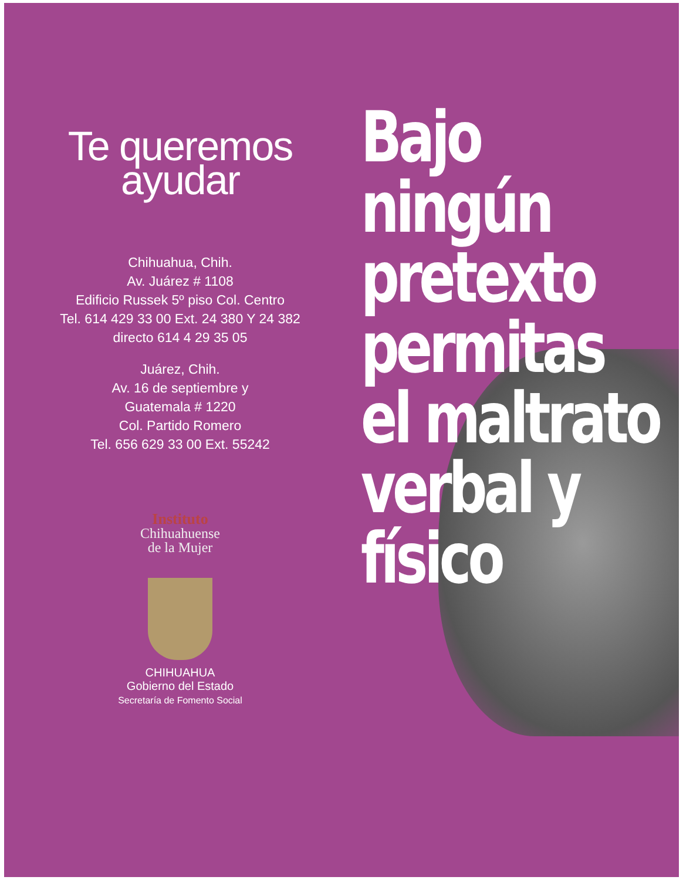Te queremos
ayudar
Chihuahua, Chih.
Av. Juárez # 1108
Edificio Russek 5º piso Col. Centro
Tel. 614 429 33 00 Ext. 24 380 Y 24 382
directo 614 4 29 35 05
Juárez, Chih.
Av. 16 de septiembre y
Guatemala # 1220
Col. Partido Romero
Tel. 656 629 33 00 Ext. 55242
Instituto
Chihuahuense
de la Mujer
CHIHUAHUA
Gobierno del Estado
Secretaría de Fomento Social
Bajo ningún
pretexto
permitas
el maltrato
verbal y
físico